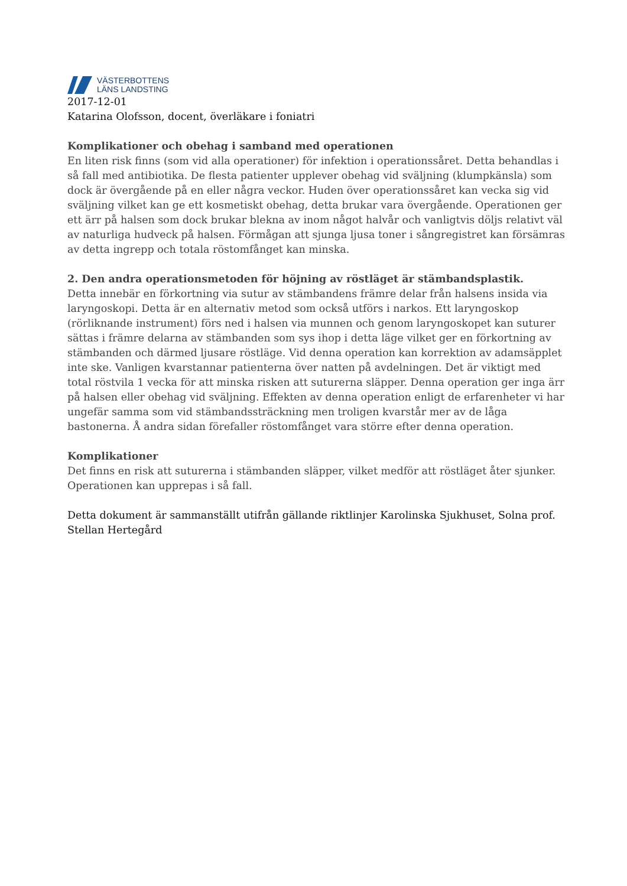VÄSTERBOTTENS
LÄNS LANDSTING
2017-12-01
Katarina Olofsson, docent, överläkare i foniatri
Komplikationer och obehag i samband med operationen
En liten risk finns (som vid alla operationer) för infektion i operationssåret. Detta behandlas i så fall med antibiotika. De flesta patienter upplever obehag vid sväljning (klumpkänsla) som dock är övergående på en eller några veckor. Huden över operationssåret kan vecka sig vid sväljning vilket kan ge ett kosmetiskt obehag, detta brukar vara övergående. Operationen ger ett ärr på halsen som dock brukar blekna av inom något halvår och vanligtvis döljs relativt väl av naturliga hudveck på halsen. Förmågan att sjunga ljusa toner i sångregistret kan försämras av detta ingrepp och totala röstomfånget kan minska.
2. Den andra operationsmetoden för höjning av röstläget är stämbandsplastik.
Detta innebär en förkortning via sutur av stämbandens främre delar från halsens insida via laryngoskopi. Detta är en alternativ metod som också utförs i narkos. Ett laryngoskop (rörliknande instrument) förs ned i halsen via munnen och genom laryngoskopet kan suturer sättas i främre delarna av stämbanden som sys ihop i detta läge vilket ger en förkortning av stämbanden och därmed ljusare röstläge. Vid denna operation kan korrektion av adamsäpplet inte ske. Vanligen kvarstannar patienterna över natten på avdelningen. Det är viktigt med total röstvila 1 vecka för att minska risken att suturerna släpper. Denna operation ger inga ärr på halsen eller obehag vid sväljning. Effekten av denna operation enligt de erfarenheter vi har ungefär samma som vid stämbandssträckning men troligen kvarstår mer av de låga bastonerna. Å andra sidan förefaller röstomfånget vara större efter denna operation.
Komplikationer
Det finns en risk att suturerna i stämbanden släpper, vilket medför att röstläget åter sjunker. Operationen kan upprepas i så fall.
Detta dokument är sammanställt utifrån gällande riktlinjer Karolinska Sjukhuset, Solna prof. Stellan Hertegård